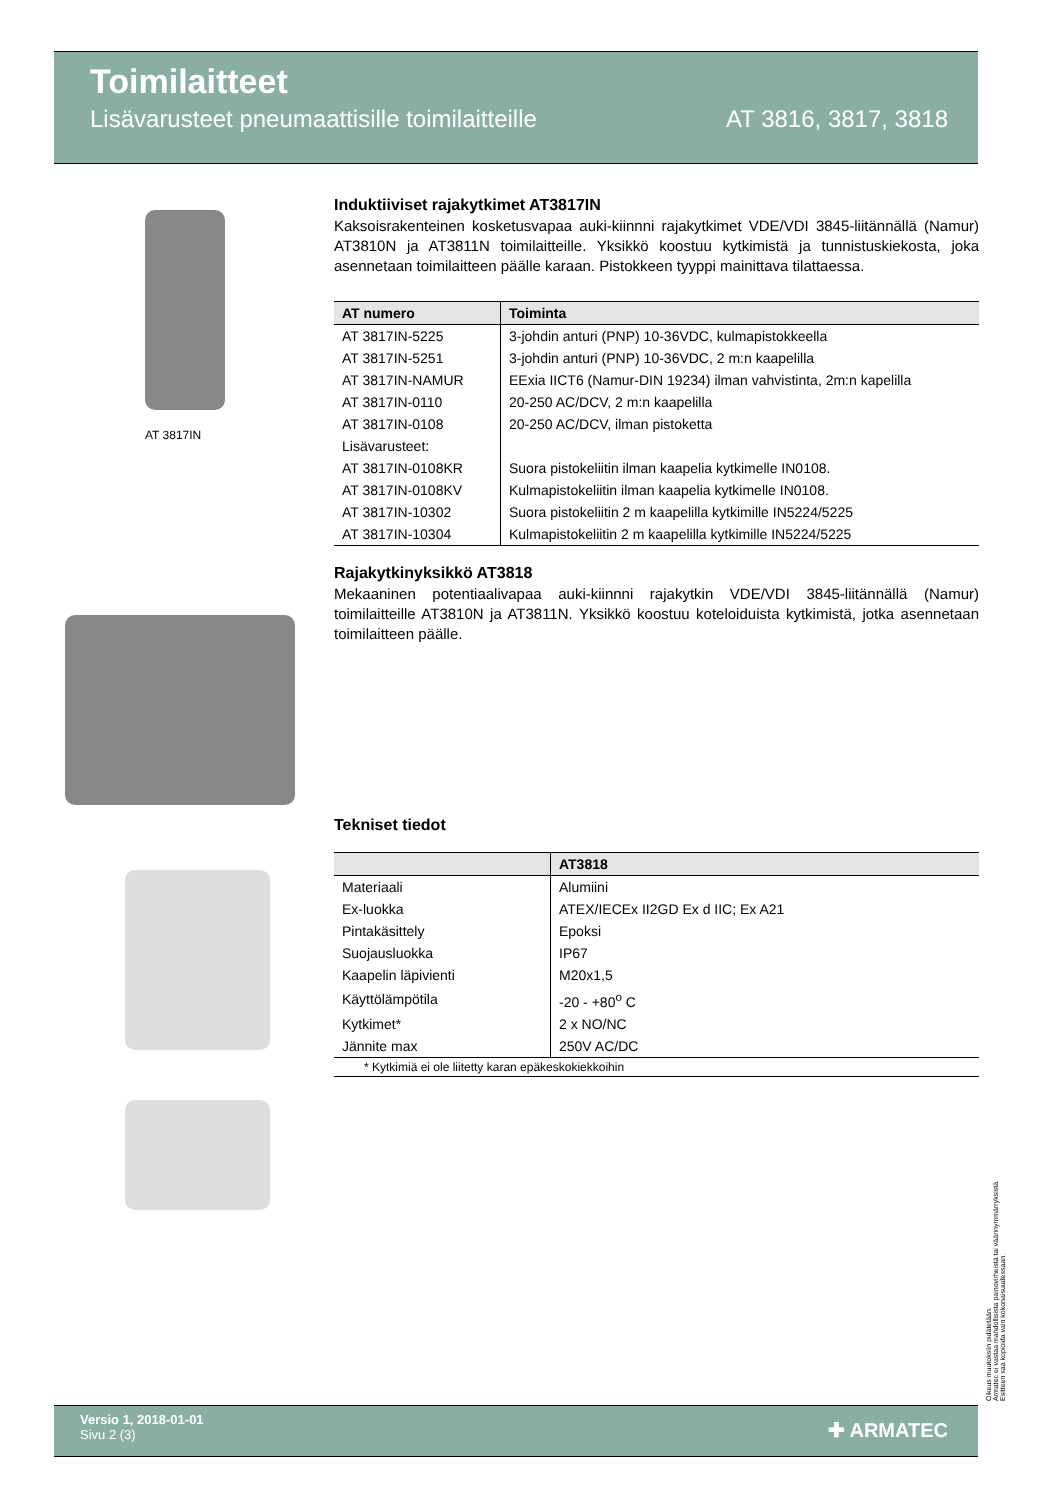Toimilaitteet
Lisävarusteet pneumaattisille toimilaitteille AT 3816, 3817, 3818
AT 3817IN
Induktiiviset rajakytkimet AT3817IN
Kaksoisrakenteinen kosketusvapaa auki-kiinnni rajakytkimet VDE/VDI 3845-liitännällä (Namur) AT3810N ja AT3811N toimilaitteille. Yksikkö koostuu kytkimistä ja tunnistuskiekosta, joka asennetaan toimilaitteen päälle karaan. Pistokkeen tyyppi mainittava tilattaessa.
| AT numero | Toiminta |
| --- | --- |
| AT 3817IN-5225 | 3-johdin anturi (PNP) 10-36VDC, kulmapistokkeella |
| AT 3817IN-5251 | 3-johdin anturi (PNP) 10-36VDC, 2 m:n kaapelilla |
| AT 3817IN-NAMUR | EExia IICT6 (Namur-DIN 19234) ilman vahvistinta, 2m:n kapelilla |
| AT 3817IN-0110 | 20-250 AC/DCV, 2 m:n kaapelilla |
| AT 3817IN-0108 | 20-250 AC/DCV, ilman pistoketta |
| Lisävarusteet: | |
| AT 3817IN-0108KR | Suora pistokeliitin ilman kaapelia kytkimelle IN0108. |
| AT 3817IN-0108KV | Kulmapistokeliitin ilman kaapelia kytkimelle IN0108. |
| AT 3817IN-10302 | Suora pistokeliitin 2 m kaapelilla kytkimille IN5224/5225 |
| AT 3817IN-10304 | Kulmapistokeliitin 2 m kaapelilla kytkimille IN5224/5225 |
Rajakytkinyksikkö AT3818
Mekaaninen potentiaalivapaa auki-kiinnni rajakytkin VDE/VDI 3845-liitännällä (Namur) toimilaitteille AT3810N ja AT3811N. Yksikkö koostuu koteloiduista kytkimistä, jotka asennetaan toimilaitteen päälle.
Tekniset tiedot
| | AT3818 |
| --- | --- |
| Materiaali | Alumiini |
| Ex-luokka | ATEX/IECEx II2GD Ex d IIC; Ex A21 |
| Pintakäsittely | Epoksi |
| Suojausluokka | IP67 |
| Kaapelin läpivienti | M20x1,5 |
| Käyttölämpötila | -20 - +80<sup>o</sup> C |
| Kytkimet* | 2 x NO/NC |
| Jännite max | 250V AC/DC |
| * Kytkimiä ei ole liitetty karan epäkeskokiekkoihin | |
Oikeus muutoksiin pidätetään.
Armatec ei vastaa mahdollisista painovirheistä tai väärinymmärryksistä.
Esitteen saa kopioida vain kokonaisuudessaan.
Versio 1, 2018-01-01
Sivu 2 (3)
✚ ARMATEC